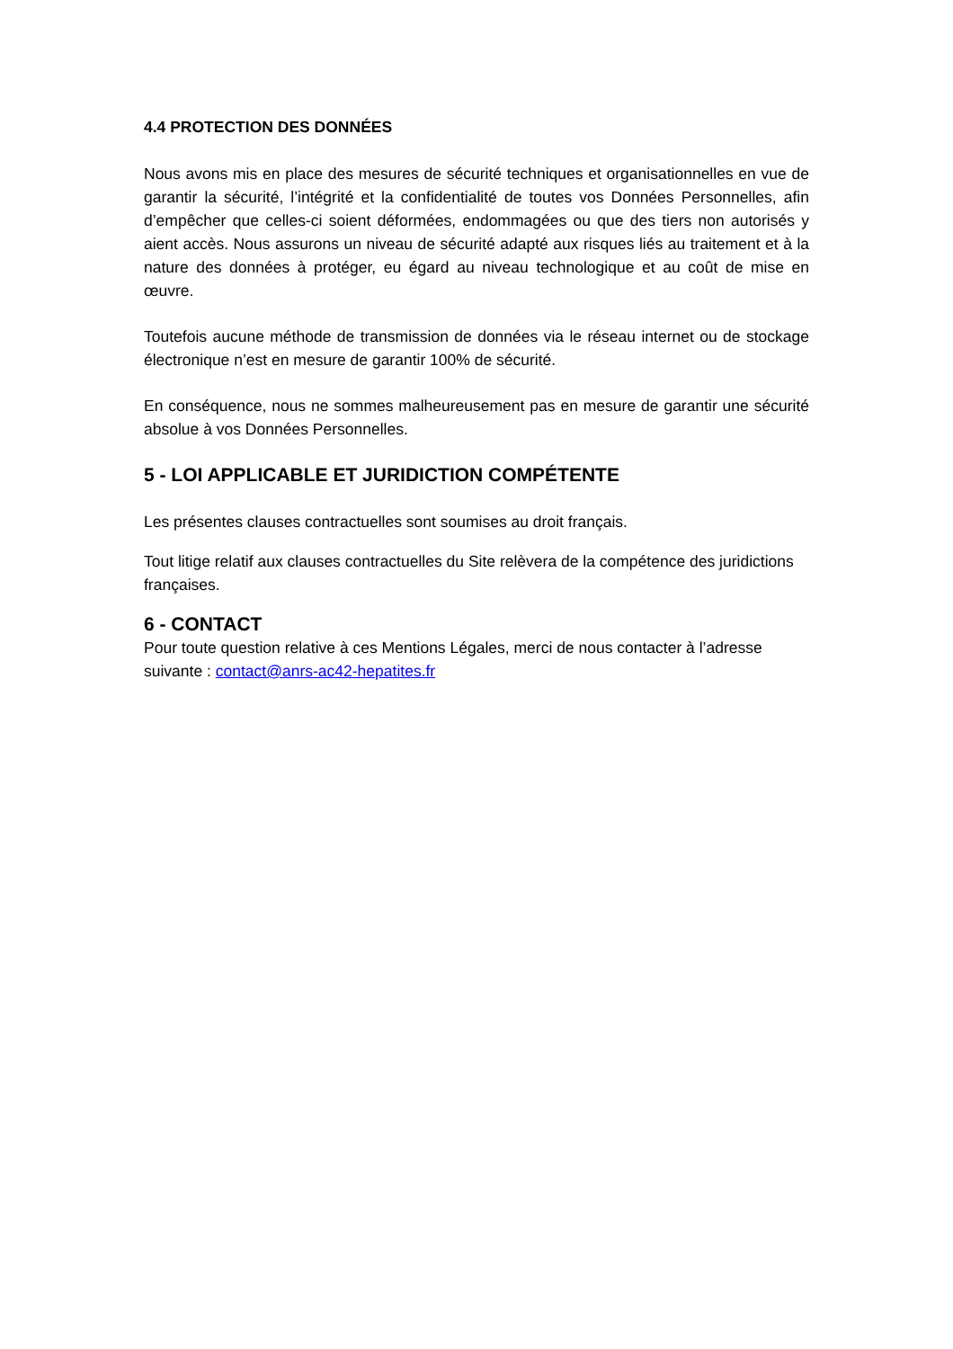4.4 PROTECTION DES DONNÉES
Nous avons mis en place des mesures de sécurité techniques et organisationnelles en vue de garantir la sécurité, l’intégrité et la confidentialité de toutes vos Données Personnelles, afin d’empêcher que celles-ci soient déformées, endommagées ou que des tiers non autorisés y aient accès. Nous assurons un niveau de sécurité adapté aux risques liés au traitement et à la nature des données à protéger, eu égard au niveau technologique et au coût de mise en œuvre.
Toutefois aucune méthode de transmission de données via le réseau internet ou de stockage électronique n’est en mesure de garantir 100% de sécurité.
En conséquence, nous ne sommes malheureusement pas en mesure de garantir une sécurité absolue à vos Données Personnelles.
5 - LOI APPLICABLE ET JURIDICTION COMPÉTENTE
Les présentes clauses contractuelles sont soumises au droit français.
Tout litige relatif aux clauses contractuelles du Site relèvera de la compétence des juridictions françaises.
6 - CONTACT
Pour toute question relative à ces Mentions Légales, merci de nous contacter à l’adresse suivante : contact@anrs-ac42-hepatites.fr